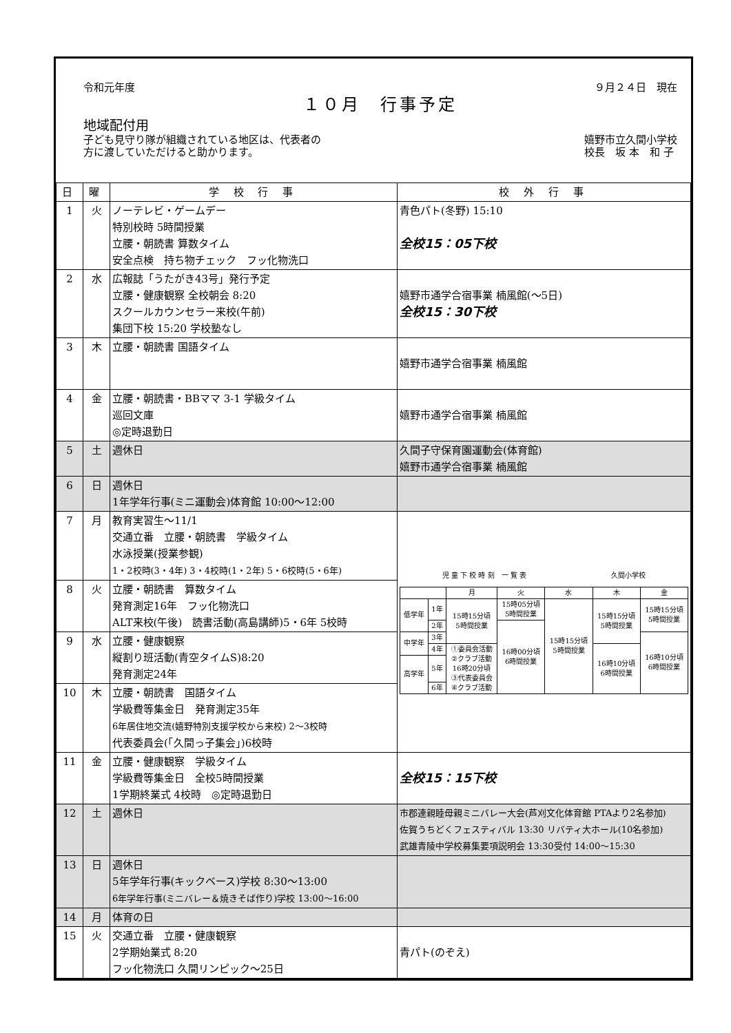令和元年度 ９月２４日　現在
１０月　行事予定
地域配付用
子ども見守り隊が組織されている地区は、代表者の
方に渡していただけると助かります。 嬉野市立久間小学校
校長　坂 本　和 子
| 日 | 曜 | 学 校 行 事 | 校 外 行 事 |
| --- | --- | --- | --- |
| 1 | 火 | ノーテレビ・ゲームデー 特別校時 5時間授業 立腰・朝読書 算数タイム 安全点検 持ち物チェック フッ化物洗口 | 青色パト(冬野) 15:10 全校15：05下校 |
| 2 | 水 | 広報誌「うたがき43号」発行予定 立腰・健康観察 全校朝会 8:20 スクールカウンセラー来校(午前) 集団下校 15:20 学校塾なし | 嬉野市通学合宿事業 楠風館(～5日) 全校15：30下校 |
| 3 | 木 | 立腰・朝読書 国語タイム | 嬉野市通学合宿事業 楠風館 |
| 4 | 金 | 立腰・朝読書・BBママ 3-1 学級タイム 巡回文庫 ◎定時退勤日 | 嬉野市通学合宿事業 楠風館 |
| 5 | 土 | 週休日 | 久間子守保育園運動会(体育館) 嬉野市通学合宿事業 楠風館 |
| 6 | 日 | 週休日 1年学年行事(ミニ運動会)体育館 10:00～12:00 | |
| 7 | 月 | 教育実習生～11/1 交通立番 立腰・朝読書 学級タイム 水泳授業(授業参観) 1・2校時(3・4年) 3・4校時(1・2年) 5・6校時(5・6年) | 児 童 下 校 時 刻 一 覧 表 久間小学校 / / / 月 / 火 / 水 / 木 / 金 / / --- / --- / --- / --- / --- / --- / --- / / 低学年 / 1年 / 15時15分頃 5時間授業 / 15時05分頃 5時間授業 / 15時15分頃 5時間授業 / 15時15分頃 5時間授業 / 15時15分頃 5時間授業 / / / 2年 / / 16時00分頃 6時間授業 / / / / / 中学年 / 3年 / / / / / 16時10分頃 6時間授業 / / / 4年 / ①委員会活動 ②クラブ活動 16時20分頃 ③代表委員会 ④クラブ活動 / / / 16時10分頃 6時間授業 / / / 高学年 / 5年 / / / / / / / / 6年 / / / / / / |
| 8 | 火 | 立腰・朝読書 算数タイム 発育測定16年 フッ化物洗口 ALT来校(午後) 読書活動(高島講師)5・6年 5校時 | |
| 9 | 水 | 立腰・健康観察 縦割り班活動(青空タイムS)8:20 発育測定24年 | |
| 10 | 木 | 立腰・朝読書 国語タイム 学級費等集金日 発育測定35年 6年居住地交流(嬉野特別支援学校から来校) 2～3校時 代表委員会(「久間っ子集会」)6校時 | |
| 11 | 金 | 立腰・健康観察 学級タイム 学級費等集金日 全校5時間授業 1学期終業式 4校時 ◎定時退勤日 | 全校15：15下校 |
| 12 | 土 | 週休日 | 市郡連親睦母親ミニバレー大会(芦刈文化体育館 PTAより2名参加) 佐賀うちどくフェスティバル 13:30 リバティ大ホール(10名参加) 武雄青陵中学校募集要項説明会 13:30受付 14:00～15:30 |
| 13 | 日 | 週休日 5年学年行事(キックベース)学校 8:30～13:00 6年学年行事(ミニバレー＆焼きそば作り)学校 13:00～16:00 | |
| 14 | 月 | 体育の日 | |
| 15 | 火 | 交通立番 立腰・健康観察 2学期始業式 8:20 フッ化物洗口 久間リンピック～25日 | 青パト(のぞえ) |